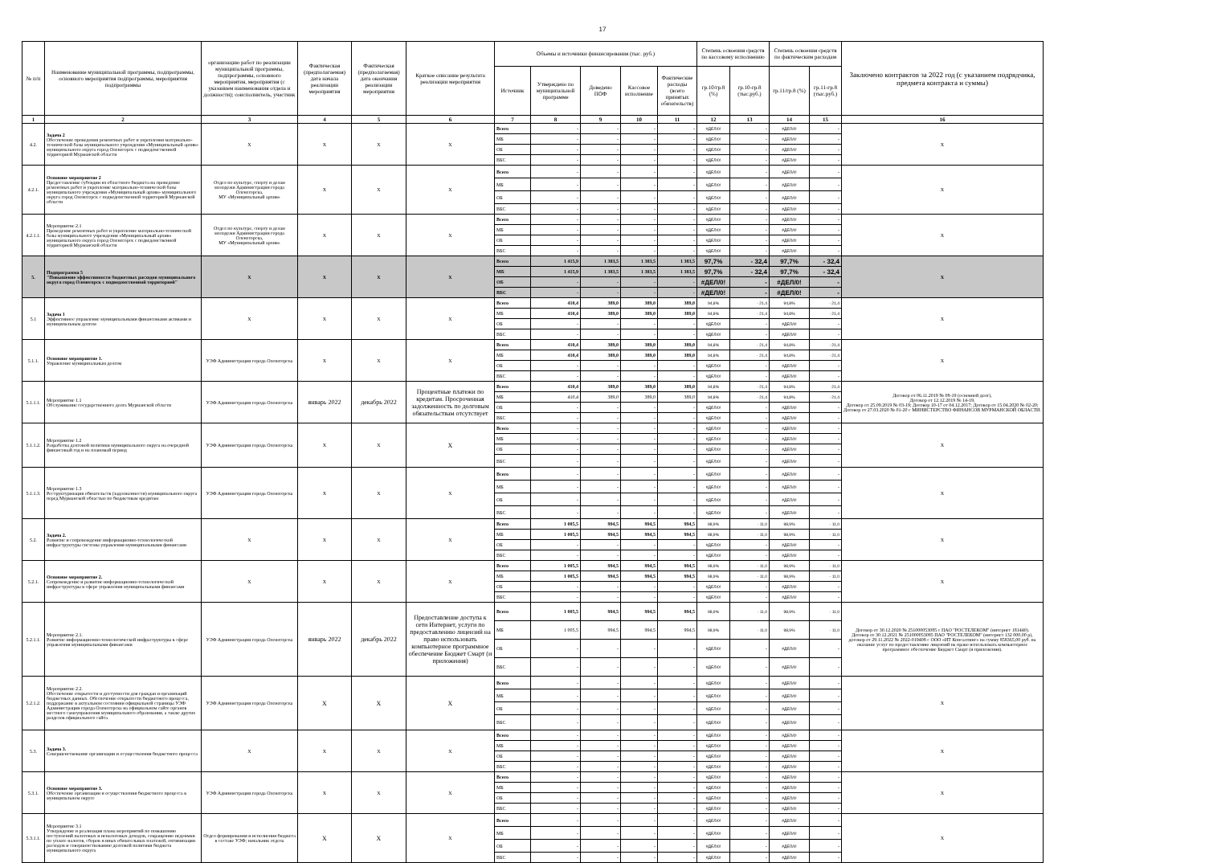17
| № п/п | Наименование муниципальной программы, подпрограммы, основного мероприятия подпрограммы, мероприятия подпрограммы | организацию работ по реализации муниципальной программы, подпрограммы, основного мероприятия, мероприятия (с указанием наименования отдела и должности); соисполнитель, участник | Фактическая (предполагаемая) дата начала реализации мероприятия | Фактическая (предполагаемая) дата окончания реализации мероприятия | Краткое описание результата реализации мероприятия | Объемы и источники финансирования (тыс. руб.) | | | | | Степень освоения средств по кассовому исполнению | | Степень освоения средств по фактическим расходам | | Заключено контрактов за 2022 год (с указанием подрядчика, предмета контракта и суммы) |
| --- | --- | --- | --- | --- | --- | --- | --- | --- | --- | --- | --- | --- | --- | --- | --- |
| | | | | | | Источник | Утверждено по муниципальной программе | Доведено ПОФ | Кассовое исполнение | Фактические расходы (всего принятых обязательств) | гр.10/гр.8 (%) | гр.10-гр.8 (тыс.руб.) | гр.11/гр.8 (%) | гр.11-гр.8 (тыс.руб.) | |
| 1 | 2 | 3 | 4 | 5 | 6 | 7 | 8 | 9 | 10 | 11 | 12 | 13 | 14 | 15 | 16 |
| 4.2. | Задача 2 Обеспечение проведения ремонтных работ и укрепления материально-технической базы муниципального учреждения «Муниципальный архив» муниципального округа город Оленегорск с подведомственной территорией Мурманской области | Х | Х | Х | Х | Всего | - | - | - | - | #ДЕЛ/0! | - | #ДЕЛ/0! | - | Х |
| | | | | | | МБ | - | - | - | - | #ДЕЛ/0! | - | #ДЕЛ/0! | - | |
| | | | | | | ОБ | - | - | - | - | #ДЕЛ/0! | - | #ДЕЛ/0! | - | |
| | | | | | | ВБС | - | - | - | - | #ДЕЛ/0! | - | #ДЕЛ/0! | - | |
| 4.2.1. | Основное мероприятие 2 Предоставление субсидии из областного бюджета на проведение ремонтных работ и укрепление материально-технической базы муниципального учреждения «Муниципальный архив» муниципального округа город Оленегорск с подведомственной территорией Мурманской области | Отдел по культуре, спорту и делам молодежи Администрации города Оленегорска, МУ «Муниципальный архив» | Х | Х | Х | Всего | - | - | - | - | #ДЕЛ/0! | - | #ДЕЛ/0! | - | Х |
| | | | | | | МБ | - | - | - | - | #ДЕЛ/0! | - | #ДЕЛ/0! | - | |
| | | | | | | ОБ | - | - | - | - | #ДЕЛ/0! | - | #ДЕЛ/0! | - | |
| | | | | | | ВБС | - | - | - | - | #ДЕЛ/0! | - | #ДЕЛ/0! | - | |
| 4.2.1.1. | Мероприятие 2.1 Проведение ремонтных работ и укрепление материально-технической базы муниципального учреждения «Муниципальный архив» муниципального округа город Оленегорск с подведомственной территорией Мурманской области | Отдел по культуре, спорту и делам молодежи Администрации города Оленегорска, МУ «Муниципальный архив» | Х | Х | Х | Всего | - | - | - | - | #ДЕЛ/0! | - | #ДЕЛ/0! | - | Х |
| | | | | | | МБ | - | - | - | - | #ДЕЛ/0! | - | #ДЕЛ/0! | - | |
| | | | | | | ОБ | - | - | - | - | #ДЕЛ/0! | - | #ДЕЛ/0! | - | |
| | | | | | | ВБС | - | - | - | - | #ДЕЛ/0! | - | #ДЕЛ/0! | - | |
| 5. | Подпрограмма 5 "Повышение эффективности бюджетных расходов муниципального округа город Оленегорск с подведомственной территорией" | Х | Х | Х | Х | Всего | 1 415,9 | 1 383,5 | 1 383,5 | 1 383,5 | 97,7% | - 32,4 | 97,7% | - 32,4 | Х |
| | | | | | | МБ | 1 415,9 | 1 383,5 | 1 383,5 | 1 383,5 | 97,7% | - 32,4 | 97,7% | - 32,4 | |
| | | | | | | ОБ | - | - | - | - | #ДЕЛ/0! | - | #ДЕЛ/0! | - | |
| | | | | | | ВБС | - | - | - | - | #ДЕЛ/0! | - | #ДЕЛ/0! | - | |
| 5.1 | Задача 1 Эффективное управление муниципальными финансовыми активами и муниципальным долгом | Х | Х | Х | Х | Всего | 410,4 | 389,0 | 389,0 | 389,0 | 94,8% | - 21,4 | 94,8% | - 21,4 | Х |
| | | | | | | МБ | 410,4 | 389,0 | 389,0 | 389,0 | 94,8% | - 21,4 | 94,8% | - 21,4 | |
| | | | | | | ОБ | - | - | - | - | #ДЕЛ/0! | - | #ДЕЛ/0! | - | |
| | | | | | | ВБС | - | - | - | - | #ДЕЛ/0! | - | #ДЕЛ/0! | - | |
| 5.1.1. | Основное мероприятие 1. Управление муниципальным долгом | УЭФ Администрации города Оленегорска | Х | Х | Х | Всего | 410,4 | 389,0 | 389,0 | 389,0 | 94,8% | - 21,4 | 94,8% | - 21,4 | Х |
| | | | | | | МБ | 410,4 | 389,0 | 389,0 | 389,0 | 94,8% | - 21,4 | 94,8% | - 21,4 | |
| | | | | | | ОБ | - | - | - | - | #ДЕЛ/0! | - | #ДЕЛ/0! | - | |
| | | | | | | ВБС | - | - | - | - | #ДЕЛ/0! | - | #ДЕЛ/0! | - | |
| 5.1.1.1. | Мероприятие 1.1 Обслуживание государственного долга Мурманской области | УЭФ Администрации города Оленегорска | январь 2022 | декабрь 2022 | Процентные платежи по кредитам. Просроченная задолженность по долговым обязательствам отсутствует | Всего | 410,4 | 389,0 | 389,0 | 389,0 | 94,8% | - 21,4 | 94,8% | 21,4 | Договор от 06.11.2019 № 08-19 (основной долг), Договор от 12.12.2019 № 14-19, Договор от 25.09.2019 № 03-19; Договор 10-17 от 04.12.2017; Договор от 15.04.2020 № 02-20; Договор от 27.03.2020 № 01-20 с МИНИСТЕРСТВО ФИНАНСОВ МУРМАНСКОЙ ОБЛАСТИ. |
| | | | | | | МБ | 410,4 | 389,0 | 389,0 | 389,0 | 94,8% | - 21,4 | 94,8% | - 21,4 | |
| | | | | | | ОБ | - | - | - | - | #ДЕЛ/0! | - | #ДЕЛ/0! | - | |
| | | | | | | ВБС | - | - | - | - | #ДЕЛ/0! | - | #ДЕЛ/0! | - | |
| 5.1.1.2. | Мероприятие 1.2 Разработка долговой политики муниципального округа на очередной финансовый год и на плановый период | УЭФ Администрации города Оленегорска | Х | Х | Х | Всего | - | - | - | - | #ДЕЛ/0! | - | #ДЕЛ/0! | - | Х |
| | | | | | | МБ | - | - | - | - | #ДЕЛ/0! | - | #ДЕЛ/0! | - | |
| | | | | | | ОБ | - | - | - | - | #ДЕЛ/0! | - | #ДЕЛ/0! | - | |
| | | | | | | ВБС | - | - | - | - | #ДЕЛ/0! | - | #ДЕЛ/0! | - | |
| 5.1.1.3. | Мероприятие 1.3 Реструктуризация обязательств (задолженности) муниципального округа перед Мурманской областью по бюджетным кредитам | УЭФ Администрации города Оленегорска | Х | Х | Х | Всего | - | - | - | - | #ДЕЛ/0! | - | #ДЕЛ/0! | - | Х |
| | | | | | | МБ | - | - | - | - | #ДЕЛ/0! | - | #ДЕЛ/0! | - | |
| | | | | | | ОБ | - | - | - | - | #ДЕЛ/0! | - | #ДЕЛ/0! | - | |
| | | | | | | ВБС | - | - | - | - | #ДЕЛ/0! | - | #ДЕЛ/0! | - | |
| 5.2. | Задача 2. Развитие и сопровождение информационно-технологической инфраструктуры системы управления муниципальными финансами | Х | Х | Х | Х | Всего | 1 005,5 | 994,5 | 994,5 | 994,5 | 98,9% | - 11,0 | 98,9% | - 11,0 | Х |
| | | | | | | МБ | 1 005,5 | 994,5 | 994,5 | 994,5 | 98,9% | - 11,0 | 98,9% | - 11,0 | |
| | | | | | | ОБ | - | - | - | - | #ДЕЛ/0! | - | #ДЕЛ/0! | - | |
| | | | | | | ВБС | - | - | - | - | #ДЕЛ/0! | - | #ДЕЛ/0! | - | |
| 5.2.1. | Основное мероприятие 2. Сопровождение и развитие информационно-технологической инфраструктуры в сфере управления муниципальными финансами | Х | Х | Х | Х | Всего | 1 005,5 | 994,5 | 994,5 | 994,5 | 98,9% | - 11,0 | 98,9% | - 11,0 | Х |
| | | | | | | МБ | 1 005,5 | 994,5 | 994,5 | 994,5 | 98,9% | - 11,0 | 98,9% | - 11,0 | |
| | | | | | | ОБ | - | - | - | - | #ДЕЛ/0! | - | #ДЕЛ/0! | - | |
| | | | | | | ВБС | - | - | - | - | #ДЕЛ/0! | - | #ДЕЛ/0! | - | |
| 5.2.1.1. | Мероприятие 2.1. Развитие информационно-технологической инфраструктуры в сфере управления муниципальными финансами | УЭФ Администрации города Оленегорска | январь 2022 | декабрь 2022 | Предоставление доступа к сети Интернет, услуги по предоставлению лицензий на право использовать компьютерное программное обеспечение Бюджет Смарт (и приложения) | Всего | 1 005,5 | 994,5 | 994,5 | 994,5 | 98,9% | - 11,0 | 98,9% | - 11,0 | Договор от 30.12.2020 № 251000053085 с ПАО "РОСТЕЛЕКОМ" (интернет 181440). Договор от 30.12.2021 № 251000053085 ПАО "РОСТЕЛЕКОМ" (интернет 132 000,00 р), договор от 29.11.2022 № 2022-019408 с ООО «ИТ Консалтинг» на сумму 858365,00 руб. на оказание услуг по предоставлению лицензий на право использовать компьютерное программное обеспечение Бюджет Смарт (и приложения). |
| | | | | | | МБ | 1 005,5 | 994,5 | 994,5 | 994,5 | 98,9% | - 11,0 | 98,9% | - 11,0 | |
| | | | | | | ОБ | - | - | - | - | #ДЕЛ/0! | - | #ДЕЛ/0! | - | |
| | | | | | | ВБС | - | - | - | - | #ДЕЛ/0! | - | #ДЕЛ/0! | - | |
| 5.2.1.2. | Мероприятие 2.2. Обеспечение открытости и доступности для граждан и организаций бюджетных данных. Обеспечение открытости бюджетного процесса, поддержание в актуальном состоянии официальной страницы УЭФ Администрации города Оленегорска на официальном сайте органов местного самоуправления муниципального образования, а также других разделов официального сайта | УЭФ Администрации города Оленегорска | Х | Х | Х | Всего | - | - | - | - | #ДЕЛ/0! | - | #ДЕЛ/0! | - | Х |
| | | | | | | МБ | - | - | - | - | #ДЕЛ/0! | - | #ДЕЛ/0! | - | |
| | | | | | | ОБ | - | - | - | - | #ДЕЛ/0! | - | #ДЕЛ/0! | - | |
| | | | | | | ВБС | - | - | - | - | #ДЕЛ/0! | - | #ДЕЛ/0! | - | |
| 5.3. | Задача 3. Совершенствование организации и осуществления бюджетного процесса | Х | Х | Х | Х | Всего | - | - | - | - | #ДЕЛ/0! | - | #ДЕЛ/0! | - | Х |
| | | | | | | МБ | - | - | - | - | #ДЕЛ/0! | - | #ДЕЛ/0! | - | |
| | | | | | | ОБ | - | - | - | - | #ДЕЛ/0! | - | #ДЕЛ/0! | - | |
| | | | | | | ВБС | - | - | - | - | #ДЕЛ/0! | - | #ДЕЛ/0! | - | |
| 5.3.1. | Основное мероприятие 3. Обеспечение организации и осуществления бюджетного процесса в муниципальном округе | УЭФ Администрации города Оленегорска | Х | Х | Х | Всего | - | - | - | - | #ДЕЛ/0! | - | #ДЕЛ/0! | - | Х |
| | | | | | | МБ | - | - | - | - | #ДЕЛ/0! | - | #ДЕЛ/0! | - | |
| | | | | | | ОБ | - | - | - | - | #ДЕЛ/0! | - | #ДЕЛ/0! | - | |
| | | | | | | ВБС | - | - | - | - | #ДЕЛ/0! | - | #ДЕЛ/0! | - | |
| 5.3.1.1. | Мероприятие 3.1 Утверждение и реализация плана мероприятий по повышению поступлений налоговых и неналоговых доходов, сокращению недоимки по уплате налогов, сборов и иных обязательных платежей, оптимизации расходов и совершенствованию долговой политики бюджета муниципального округа | Отдел формирования и исполнения бюджета в составе УЭФ; начальник отдела | Х | Х | Х | Всего | - | - | - | - | #ДЕЛ/0! | - | #ДЕЛ/0! | - | Х |
| | | | | | | МБ | - | - | - | - | #ДЕЛ/0! | - | #ДЕЛ/0! | - | |
| | | | | | | ОБ | - | - | - | - | #ДЕЛ/0! | - | #ДЕЛ/0! | - | |
| | | | | | | ВБС | - | - | - | - | #ДЕЛ/0! | - | #ДЕЛ/0! | - | |